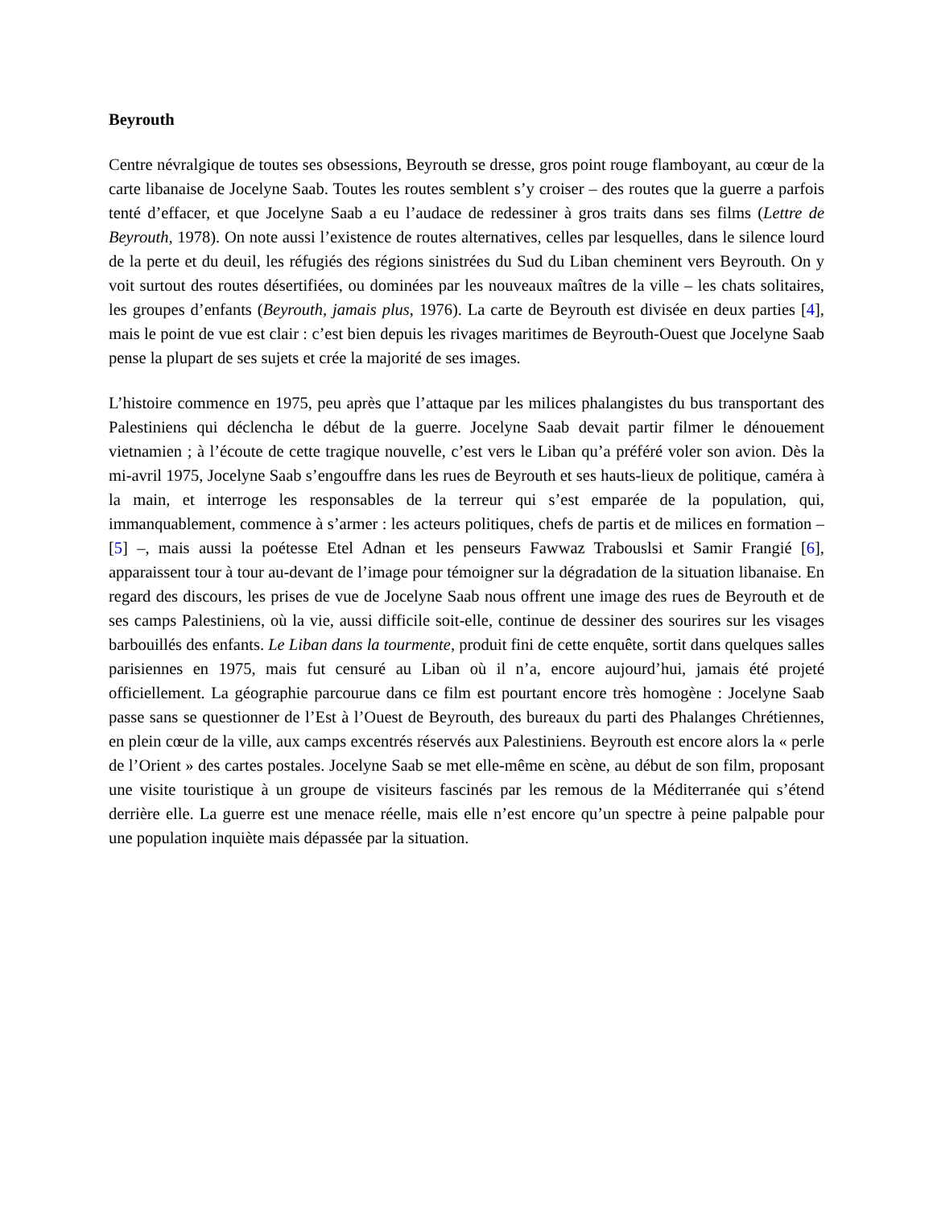Beyrouth
Centre névralgique de toutes ses obsessions, Beyrouth se dresse, gros point rouge flamboyant, au cœur de la carte libanaise de Jocelyne Saab. Toutes les routes semblent s’y croiser – des routes que la guerre a parfois tenté d’effacer, et que Jocelyne Saab a eu l’audace de redessiner à gros traits dans ses films (Lettre de Beyrouth, 1978). On note aussi l’existence de routes alternatives, celles par lesquelles, dans le silence lourd de la perte et du deuil, les réfugiés des régions sinistrées du Sud du Liban cheminent vers Beyrouth. On y voit surtout des routes désertifiées, ou dominées par les nouveaux maîtres de la ville – les chats solitaires, les groupes d’enfants (Beyrouth, jamais plus, 1976). La carte de Beyrouth est divisée en deux parties [4], mais le point de vue est clair : c’est bien depuis les rivages maritimes de Beyrouth-Ouest que Jocelyne Saab pense la plupart de ses sujets et crée la majorité de ses images.
L’histoire commence en 1975, peu après que l’attaque par les milices phalangistes du bus transportant des Palestiniens qui déclencha le début de la guerre. Jocelyne Saab devait partir filmer le dénouement vietnamien ; à l’écoute de cette tragique nouvelle, c’est vers le Liban qu’a préféré voler son avion. Dès la mi-avril 1975, Jocelyne Saab s’engouffre dans les rues de Beyrouth et ses hauts-lieux de politique, caméra à la main, et interroge les responsables de la terreur qui s’est emparée de la population, qui, immanquablement, commence à s’armer : les acteurs politiques, chefs de partis et de milices en formation – [5] –, mais aussi la poétesse Etel Adnan et les penseurs Fawwaz Trabouslsi et Samir Frangié [6], apparaissent tour à tour au-devant de l’image pour témoigner sur la dégradation de la situation libanaise. En regard des discours, les prises de vue de Jocelyne Saab nous offrent une image des rues de Beyrouth et de ses camps Palestiniens, où la vie, aussi difficile soit-elle, continue de dessiner des sourires sur les visages barbouillés des enfants. Le Liban dans la tourmente, produit fini de cette enquête, sortit dans quelques salles parisiennes en 1975, mais fut censuré au Liban où il n’a, encore aujourd’hui, jamais été projeté officiellement. La géographie parcourue dans ce film est pourtant encore très homogène : Jocelyne Saab passe sans se questionner de l’Est à l’Ouest de Beyrouth, des bureaux du parti des Phalanges Chrétiennes, en plein cœur de la ville, aux camps excentrés réservés aux Palestiniens. Beyrouth est encore alors la « perle de l’Orient » des cartes postales. Jocelyne Saab se met elle-même en scène, au début de son film, proposant une visite touristique à un groupe de visiteurs fascinés par les remous de la Méditerranée qui s’étend derrière elle. La guerre est une menace réelle, mais elle n’est encore qu’un spectre à peine palpable pour une population inquiète mais dépassée par la situation.